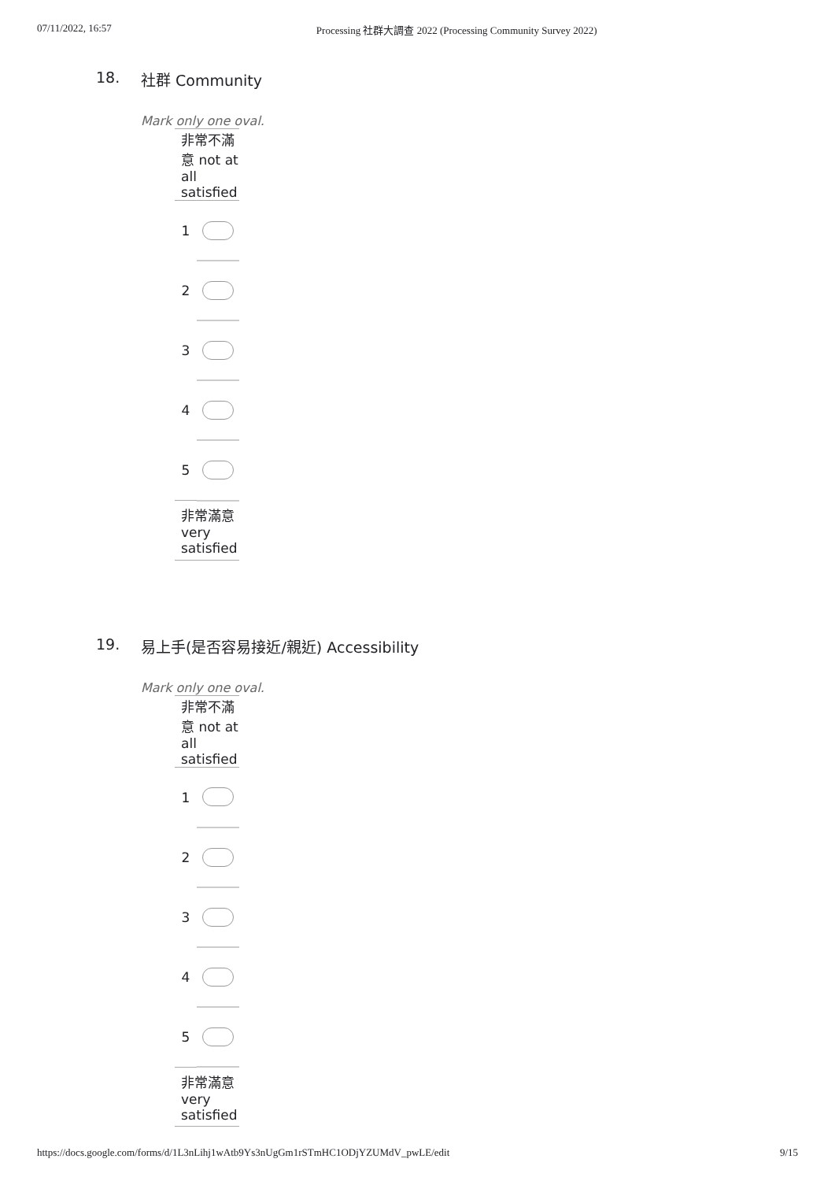07/11/2022, 16:57 Processing 社群大調查 2022 (Processing Community Survey 2022)
18. 社群 Community
Mark only one oval.
| 非常不滿意 not at all satisfied | |
| 1 | |
| 2 | |
| 3 | |
| 4 | |
| 5 | |
| 非常滿意 very satisfied | |
19. 易上手(是否容易接近/親近) Accessibility
Mark only one oval.
| 非常不滿意 not at all satisfied | |
| 1 | |
| 2 | |
| 3 | |
| 4 | |
| 5 | |
| 非常滿意 very satisfied | |
https://docs.google.com/forms/d/1L3nLihj1wAtb9Ys3nUgGm1rSTmHC1ODjYZUMdV_pwLE/edit
9/15